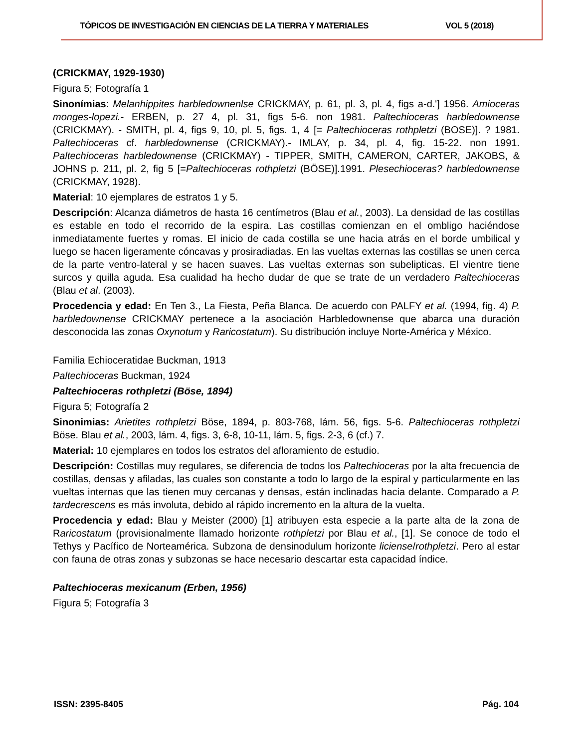TÓPICOS DE INVESTIGACIÓN EN CIENCIAS DE LA TIERRA Y MATERIALES VOL 5 (2018)
(CRICKMAY, 1929-1930)
Figura 5; Fotografía 1
Sinonímias: Melanhippites harbledownenlse CRICKMAY, p. 61, pl. 3, pl. 4, figs a-d.'] 1956. Amioceras monges-lopezi.- ERBEN, p. 27 4, pl. 31, figs 5-6. non 1981. Paltechioceras harbledownense (CRICKMAY). - SMITH, pl. 4, figs 9, 10, pl. 5, figs. 1, 4 [= Paltechioceras rothpletzi (BOSE)]. ? 1981. Paltechioceras cf. harbledownense (CRICKMAY).- IMLAY, p. 34, pl. 4, fig. 15-22. non 1991. Paltechioceras harbledownense (CRICKMAY) - TIPPER, SMITH, CAMERON, CARTER, JAKOBS, & JOHNS p. 211, pl. 2, fig 5 [=Paltechioceras rothpletzi (BÖSE)].1991. Plesechioceras? harbledownense (CRICKMAY, 1928).
Material: 10 ejemplares de estratos 1 y 5.
Descripción: Alcanza diámetros de hasta 16 centímetros (Blau et al., 2003). La densidad de las costillas es estable en todo el recorrido de la espira. Las costillas comienzan en el ombligo haciéndose inmediatamente fuertes y romas. El inicio de cada costilla se une hacia atrás en el borde umbilical y luego se hacen ligeramente cóncavas y prosiradiadas. En las vueltas externas las costillas se unen cerca de la parte ventro-lateral y se hacen suaves. Las vueltas externas son subelipticas. El vientre tiene surcos y quilla aguda. Esa cualidad ha hecho dudar de que se trate de un verdadero Paltechioceras (Blau et al. (2003).
Procedencia y edad: En Ten 3., La Fiesta, Peña Blanca. De acuerdo con PALFY et al. (1994, fig. 4) P. harbledownense CRICKMAY pertenece a la asociación Harbledownense que abarca una duración desconocida las zonas Oxynotum y Raricostatum). Su distribución incluye Norte-América y México.
Familia Echioceratidae Buckman, 1913
Paltechioceras Buckman, 1924
Paltechioceras rothpletzi (Böse, 1894)
Figura 5; Fotografía 2
Sinonimias: Arietites rothpletzi Böse, 1894, p. 803-768, lám. 56, figs. 5-6. Paltechioceras rothpletzi Böse. Blau et al., 2003, lám. 4, figs. 3, 6-8, 10-11, lám. 5, figs. 2-3, 6 (cf.) 7.
Material: 10 ejemplares en todos los estratos del afloramiento de estudio.
Descripción: Costillas muy regulares, se diferencia de todos los Paltechioceras por la alta frecuencia de costillas, densas y afiladas, las cuales son constante a todo lo largo de la espiral y particularmente en las vueltas internas que las tienen muy cercanas y densas, están inclinadas hacia delante. Comparado a P. tardecrescens es más involuta, debido al rápido incremento en la altura de la vuelta.
Procedencia y edad: Blau y Meister (2000) [1] atribuyen esta especie a la parte alta de la zona de Raricostatum (provisionalmente llamado horizonte rothpletzi por Blau et al., [1]. Se conoce de todo el Tethys y Pacífico de Norteamérica. Subzona de densinodulum horizonte liciense/rothpletzi. Pero al estar con fauna de otras zonas y subzonas se hace necesario descartar esta capacidad índice.
Paltechioceras mexicanum (Erben, 1956)
Figura 5; Fotografía 3
ISSN: 2395-8405 Pág. 104